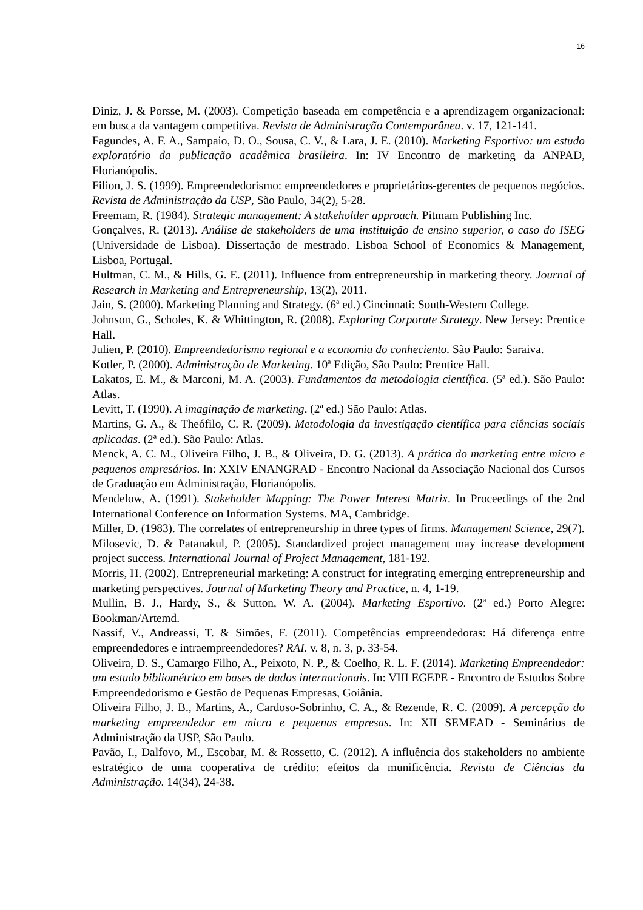16
Diniz, J. & Porsse, M. (2003). Competição baseada em competência e a aprendizagem organizacional: em busca da vantagem competitiva. Revista de Administração Contemporânea. v. 17, 121-141.
Fagundes, A. F. A., Sampaio, D. O., Sousa, C. V., & Lara, J. E. (2010). Marketing Esportivo: um estudo exploratório da publicação acadêmica brasileira. In: IV Encontro de marketing da ANPAD, Florianópolis.
Filion, J. S. (1999). Empreendedorismo: empreendedores e proprietários-gerentes de pequenos negócios. Revista de Administração da USP, São Paulo, 34(2), 5-28.
Freemam, R. (1984). Strategic management: A stakeholder approach. Pitmam Publishing Inc.
Gonçalves, R. (2013). Análise de stakeholders de uma instituição de ensino superior, o caso do ISEG (Universidade de Lisboa). Dissertação de mestrado. Lisboa School of Economics & Management, Lisboa, Portugal.
Hultman, C. M., & Hills, G. E. (2011). Influence from entrepreneurship in marketing theory. Journal of Research in Marketing and Entrepreneurship, 13(2), 2011.
Jain, S. (2000). Marketing Planning and Strategy. (6ª ed.) Cincinnati: South-Western College.
Johnson, G., Scholes, K. & Whittington, R. (2008). Exploring Corporate Strategy. New Jersey: Prentice Hall.
Julien, P. (2010). Empreendedorismo regional e a economia do conheciento. São Paulo: Saraiva.
Kotler, P. (2000). Administração de Marketing. 10ª Edição, São Paulo: Prentice Hall.
Lakatos, E. M., & Marconi, M. A. (2003). Fundamentos da metodologia científica. (5ª ed.). São Paulo: Atlas.
Levitt, T. (1990). A imaginação de marketing. (2ª ed.) São Paulo: Atlas.
Martins, G. A., & Theófilo, C. R. (2009). Metodologia da investigação científica para ciências sociais aplicadas. (2ª ed.). São Paulo: Atlas.
Menck, A. C. M., Oliveira Filho, J. B., & Oliveira, D. G. (2013). A prática do marketing entre micro e pequenos empresários. In: XXIV ENANGRAD - Encontro Nacional da Associação Nacional dos Cursos de Graduação em Administração, Florianópolis.
Mendelow, A. (1991). Stakeholder Mapping: The Power Interest Matrix. In Proceedings of the 2nd International Conference on Information Systems. MA, Cambridge.
Miller, D. (1983). The correlates of entrepreneurship in three types of firms. Management Science, 29(7).
Milosevic, D. & Patanakul, P. (2005). Standardized project management may increase development project success. International Journal of Project Management, 181-192.
Morris, H. (2002). Entrepreneurial marketing: A construct for integrating emerging entrepreneurship and marketing perspectives. Journal of Marketing Theory and Practice, n. 4, 1-19.
Mullin, B. J., Hardy, S., & Sutton, W. A. (2004). Marketing Esportivo. (2ª ed.) Porto Alegre: Bookman/Artemd.
Nassif, V., Andreassi, T. & Simões, F. (2011). Competências empreendedoras: Há diferença entre empreendedores e intraempreendedores? RAI. v. 8, n. 3, p. 33-54.
Oliveira, D. S., Camargo Filho, A., Peixoto, N. P., & Coelho, R. L. F. (2014). Marketing Empreendedor: um estudo bibliométrico em bases de dados internacionais. In: VIII EGEPE - Encontro de Estudos Sobre Empreendedorismo e Gestão de Pequenas Empresas, Goiânia.
Oliveira Filho, J. B., Martins, A., Cardoso-Sobrinho, C. A., & Rezende, R. C. (2009). A percepção do marketing empreendedor em micro e pequenas empresas. In: XII SEMEAD - Seminários de Administração da USP, São Paulo.
Pavão, I., Dalfovo, M., Escobar, M. & Rossetto, C. (2012). A influência dos stakeholders no ambiente estratégico de uma cooperativa de crédito: efeitos da munificência. Revista de Ciências da Administração. 14(34), 24-38.